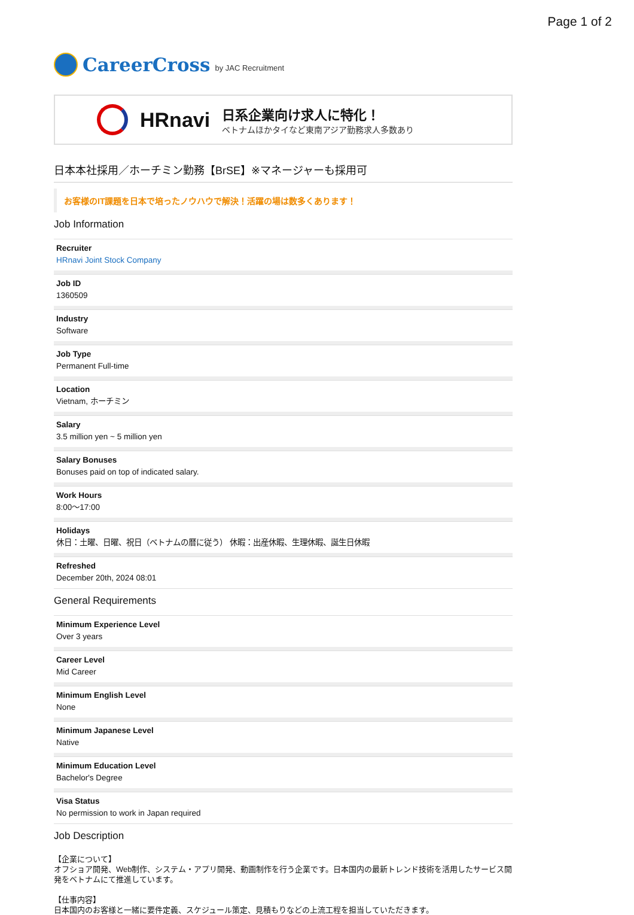Page 1 of 2
CareerCross by JAC Recruitment
HRnavi
日系企業向け求人に特化！
ベトナムほかタイなど東南アジア勤務求人多数あり
日本本社採用／ホーチミン勤務【BrSE】※マネージャーも採用可
お客様のIT課題を日本で培ったノウハウで解決！活躍の場は数多くあります！
Job Information
Recruiter
HRnavi Joint Stock Company
Job ID
1360509
Industry
Software
Job Type
Permanent Full-time
Location
Vietnam, ホーチミン
Salary
3.5 million yen ~ 5 million yen
Salary Bonuses
Bonuses paid on top of indicated salary.
Work Hours
8:00〜17:00
Holidays
休日：土曜、日曜、祝日（ベトナムの暦に従う） 休暇：出産休暇、生理休暇、誕生日休暇
Refreshed
December 20th, 2024 08:01
General Requirements
Minimum Experience Level
Over 3 years
Career Level
Mid Career
Minimum English Level
None
Minimum Japanese Level
Native
Minimum Education Level
Bachelor's Degree
Visa Status
No permission to work in Japan required
Job Description
【企業について】
オフショア開発、Web制作、システム・アプリ開発、動画制作を行う企業です。日本国内の最新トレンド技術を活用したサービス開発をベトナムにて推進しています。
【仕事内容】
日本国内のお客様と一緒に要件定義、スケジュール策定、見積もりなどの上流工程を担当していただきます。